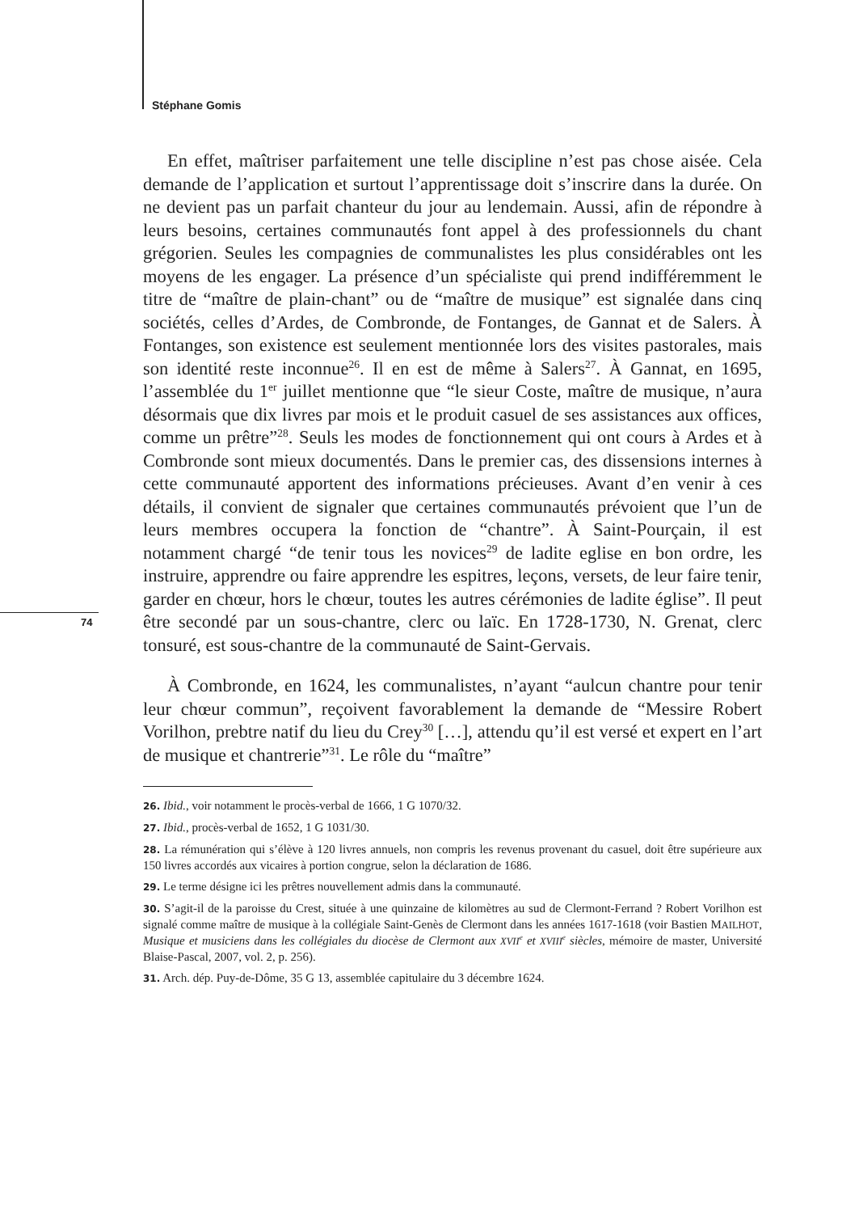Stéphane Gomis
74
En effet, maîtriser parfaitement une telle discipline n’est pas chose aisée. Cela demande de l’application et surtout l’apprentissage doit s’inscrire dans la durée. On ne devient pas un parfait chanteur du jour au lendemain. Aussi, afin de répondre à leurs besoins, certaines communautés font appel à des professionnels du chant grégorien. Seules les compagnies de communalistes les plus considérables ont les moyens de les engager. La présence d’un spécialiste qui prend indifféremment le titre de “maître de plain-chant” ou de “maître de musique” est signalée dans cinq sociétés, celles d’Ardes, de Combronde, de Fontanges, de Gannat et de Salers. À Fontanges, son existence est seulement mentionnée lors des visites pastorales, mais son identité reste inconnue<sup>26</sup>. Il en est de même à Salers<sup>27</sup>. À Gannat, en 1695, l’assemblée du 1<sup>er</sup> juillet mentionne que “le sieur Coste, maître de musique, n’aura désormais que dix livres par mois et le produit casuel de ses assistances aux offices, comme un prêtre”<sup>28</sup>. Seuls les modes de fonctionnement qui ont cours à Ardes et à Combronde sont mieux documentés. Dans le premier cas, des dissensions internes à cette communauté apportent des informations précieuses. Avant d’en venir à ces détails, il convient de signaler que certaines communautés prévoient que l’un de leurs membres occupera la fonction de “chantre”. À Saint-Pourçain, il est notamment chargé “de tenir tous les novices<sup>29</sup> de ladite eglise en bon ordre, les instruire, apprendre ou faire apprendre les espitres, leçons, versets, de leur faire tenir, garder en chœur, hors le chœur, toutes les autres cérémonies de ladite église”. Il peut être secondé par un sous-chantre, clerc ou laïc. En 1728-1730, N. Grenat, clerc tonsuré, est sous-chantre de la communauté de Saint-Gervais.
À Combronde, en 1624, les communalistes, n’ayant “aulcun chantre pour tenir leur chœur commun”, reçoivent favorablement la demande de “Messire Robert Vorilhon, prebtre natif du lieu du Crey<sup>30</sup> […], attendu qu’il est versé et expert en l’art de musique et chantrerie”<sup>31</sup>. Le rôle du “maître”
26. Ibid., voir notamment le procès-verbal de 1666, 1 G 1070/32.
27. Ibid., procès-verbal de 1652, 1 G 1031/30.
28. La rémunération qui s’élève à 120 livres annuels, non compris les revenus provenant du casuel, doit être supérieure aux 150 livres accordés aux vicaires à portion congrue, selon la déclaration de 1686.
29. Le terme désigne ici les prêtres nouvellement admis dans la communauté.
30. S’agit-il de la paroisse du Crest, située à une quinzaine de kilomètres au sud de Clermont-Ferrand ? Robert Vorilhon est signalé comme maître de musique à la collégiale Saint-Genès de Clermont dans les années 1617-1618 (voir Bastien MAILHOT, Musique et musiciens dans les collégiales du diocèse de Clermont aux XVII<sup>e</sup> et XVIII<sup>e</sup> siècles, mémoire de master, Université Blaise-Pascal, 2007, vol. 2, p. 256).
31. Arch. dép. Puy-de-Dôme, 35 G 13, assemblée capitulaire du 3 décembre 1624.